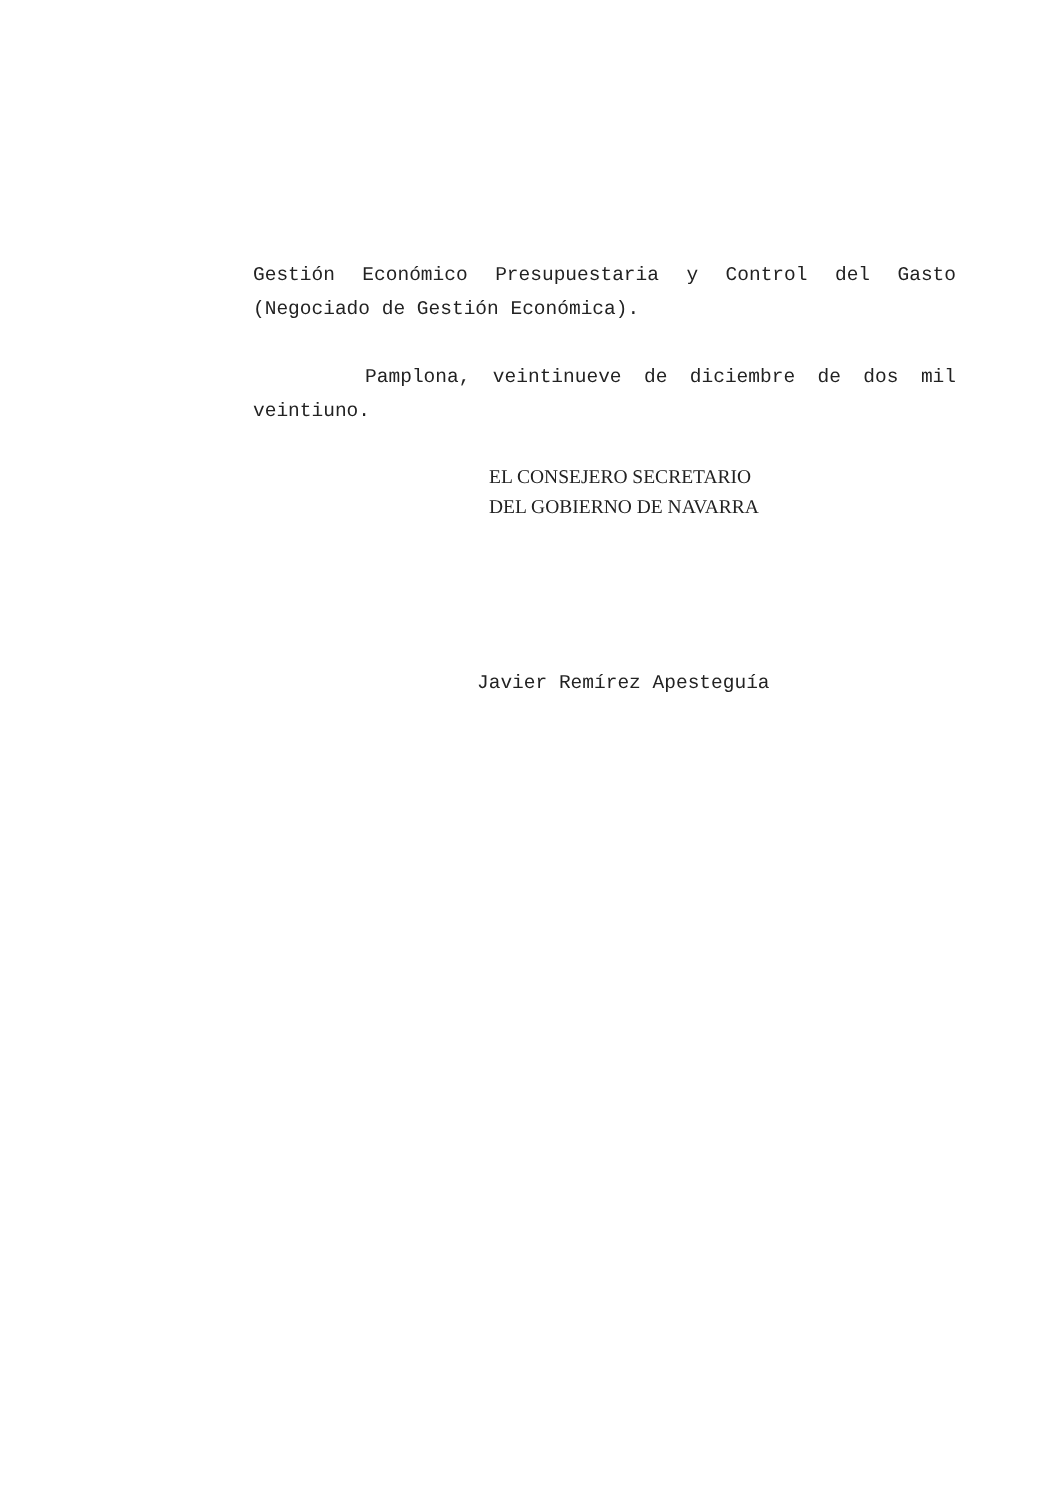Gestión Económico Presupuestaria y Control del Gasto (Negociado de Gestión Económica).
Pamplona, veintinueve de diciembre de dos mil veintiuno.
EL CONSEJERO SECRETARIO
DEL GOBIERNO DE NAVARRA
Javier Remírez Apesteguía